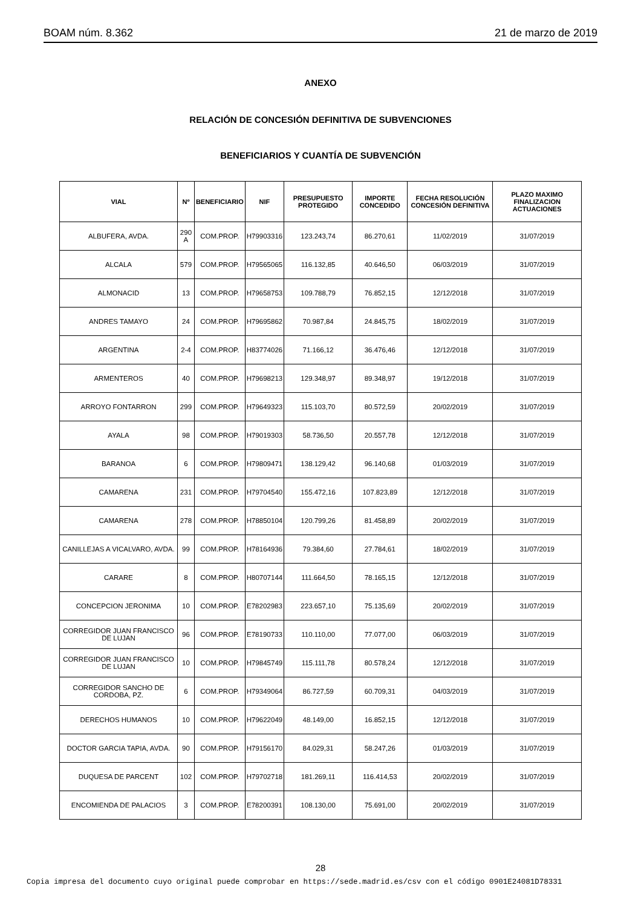BOAM núm. 8.362 21 de marzo de 2019
ANEXO
RELACIÓN DE CONCESIÓN DEFINITIVA DE SUBVENCIONES
BENEFICIARIOS Y CUANTÍA DE SUBVENCIÓN
| VIAL | Nº | BENEFICIARIO | NIF | PRESUPUESTO PROTEGIDO | IMPORTE CONCEDIDO | FECHA RESOLUCIÓN CONCESIÓN DEFINITIVA | PLAZO MAXIMO FINALIZACION ACTUACIONES |
| --- | --- | --- | --- | --- | --- | --- | --- |
| ALBUFERA, AVDA. | 290 A | COM.PROP. | H79903316 | 123.243,74 | 86.270,61 | 11/02/2019 | 31/07/2019 |
| ALCALA | 579 | COM.PROP. | H79565065 | 116.132,85 | 40.646,50 | 06/03/2019 | 31/07/2019 |
| ALMONACID | 13 | COM.PROP. | H79658753 | 109.788,79 | 76.852,15 | 12/12/2018 | 31/07/2019 |
| ANDRES TAMAYO | 24 | COM.PROP. | H79695862 | 70.987,84 | 24.845,75 | 18/02/2019 | 31/07/2019 |
| ARGENTINA | 2-4 | COM.PROP. | H83774026 | 71.166,12 | 36.476,46 | 12/12/2018 | 31/07/2019 |
| ARMENTEROS | 40 | COM.PROP. | H79698213 | 129.348,97 | 89.348,97 | 19/12/2018 | 31/07/2019 |
| ARROYO FONTARRON | 299 | COM.PROP. | H79649323 | 115.103,70 | 80.572,59 | 20/02/2019 | 31/07/2019 |
| AYALA | 98 | COM.PROP. | H79019303 | 58.736,50 | 20.557,78 | 12/12/2018 | 31/07/2019 |
| BARANOA | 6 | COM.PROP. | H79809471 | 138.129,42 | 96.140,68 | 01/03/2019 | 31/07/2019 |
| CAMARENA | 231 | COM.PROP. | H79704540 | 155.472,16 | 107.823,89 | 12/12/2018 | 31/07/2019 |
| CAMARENA | 278 | COM.PROP. | H78850104 | 120.799,26 | 81.458,89 | 20/02/2019 | 31/07/2019 |
| CANILLEJAS A VICALVARO, AVDA. | 99 | COM.PROP. | H78164936 | 79.384,60 | 27.784,61 | 18/02/2019 | 31/07/2019 |
| CARARE | 8 | COM.PROP. | H80707144 | 111.664,50 | 78.165,15 | 12/12/2018 | 31/07/2019 |
| CONCEPCION JERONIMA | 10 | COM.PROP. | E78202983 | 223.657,10 | 75.135,69 | 20/02/2019 | 31/07/2019 |
| CORREGIDOR JUAN FRANCISCO DE LUJAN | 96 | COM.PROP. | E78190733 | 110.110,00 | 77.077,00 | 06/03/2019 | 31/07/2019 |
| CORREGIDOR JUAN FRANCISCO DE LUJAN | 10 | COM.PROP. | H79845749 | 115.111,78 | 80.578,24 | 12/12/2018 | 31/07/2019 |
| CORREGIDOR SANCHO DE CORDOBA, PZ. | 6 | COM.PROP. | H79349064 | 86.727,59 | 60.709,31 | 04/03/2019 | 31/07/2019 |
| DERECHOS HUMANOS | 10 | COM.PROP. | H79622049 | 48.149,00 | 16.852,15 | 12/12/2018 | 31/07/2019 |
| DOCTOR GARCIA TAPIA, AVDA. | 90 | COM.PROP. | H79156170 | 84.029,31 | 58.247,26 | 01/03/2019 | 31/07/2019 |
| DUQUESA DE PARCENT | 102 | COM.PROP. | H79702718 | 181.269,11 | 116.414,53 | 20/02/2019 | 31/07/2019 |
| ENCOMIENDA DE PALACIOS | 3 | COM.PROP. | E78200391 | 108.130,00 | 75.691,00 | 20/02/2019 | 31/07/2019 |
28
Copia impresa del documento cuyo original puede comprobar en https://sede.madrid.es/csv con el código 0901E24081D78331